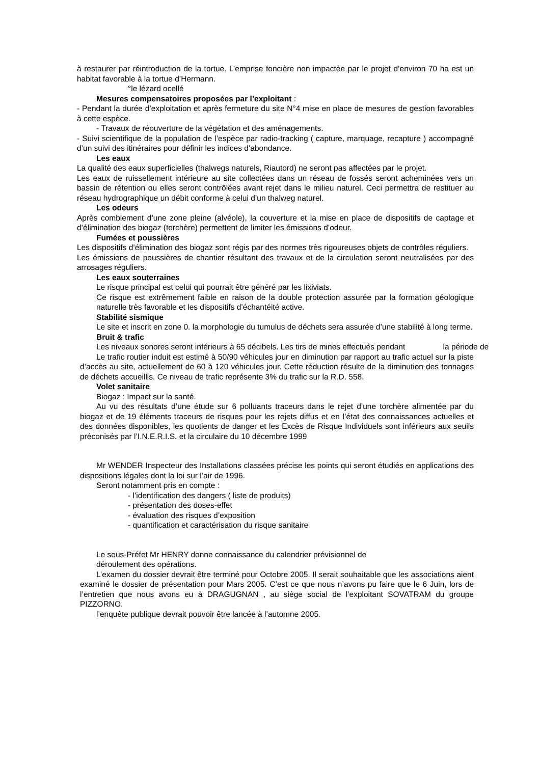à restaurer par réintroduction de la tortue. L’emprise foncière non impactée par le projet d’environ 70 ha est un habitat favorable à la tortue d’Hermann.
°le lézard ocellé
Mesures compensatoires proposées par l’exploitant :
- Pendant la durée d’exploitation et après fermeture du site N°4 mise en place de mesures de gestion favorables à cette espèce.
- Travaux de réouverture de la végétation et des aménagements.
- Suivi scientifique de la population de l’espèce par radio-tracking ( capture, marquage, recapture ) accompagné d’un suivi des itinéraires pour définir les indices d’abondance.
Les eaux
La qualité des eaux superficielles (thalwegs naturels, Riautord) ne seront pas affectées par le projet.
Les eaux de ruissellement intérieure au site collectées dans un réseau de fossés seront acheminées vers un bassin de rétention ou elles seront contrôlées avant rejet dans le milieu naturel. Ceci permettra de restituer au réseau hydrographique un débit conforme à celui d’un thalweg naturel.
Les odeurs
Après comblement d’une zone pleine (alvéole), la couverture et la mise en place de dispositifs de captage et d’élimination des biogaz (torchère) permettent de limiter les émissions d’odeur.
Fumées et poussières
Les dispositifs d’élimination des biogaz sont régis par des normes très rigoureuses objets de contrôles réguliers.
Les émissions de poussières de chantier résultant des travaux et de la circulation seront neutralisées par des arrosages réguliers.
Les eaux souterraines
Le risque principal est celui qui pourrait être généré par les lixiviats.
Ce risque est extrêmement faible en raison de la double protection assurée par la formation géologique naturelle très favorable et les dispositifs d’échantéité active.
Stabilité sismique
Le site et inscrit en zone 0. la morphologie du tumulus de déchets sera assurée d’une stabilité à long terme.
Bruit & trafic
Les niveaux sonores seront inférieurs à 65 décibels. Les tirs de mines effectués pendant la période de
Le trafic routier induit est estimé à 50/90 véhicules jour en diminution par rapport au trafic actuel sur la piste d’accès au site, actuellement de 60 à 120 véhicules jour. Cette réduction résulte de la diminution des tonnages de déchets accueillis. Ce niveau de trafic représente 3% du trafic sur la R.D. 558.
Volet sanitaire
Biogaz : Impact sur la santé.
Au vu des résultats d’une étude sur 6 polluants traceurs dans le rejet d’une torchère alimentée par du biogaz et de 19 éléments traceurs de risques pour les rejets diffus et en l’état des connaissances actuelles et des données disponibles, les quotients de danger et les Excès de Risque Individuels sont inférieurs aux seuils préconisés par l’I.N.E.R.I.S. et la circulaire du 10 décembre 1999
Mr WENDER Inspecteur des Installations classées précise les points qui seront étudiés en applications des dispositions légales dont la loi sur l’air de 1996.
Seront notamment pris en compte :
- l’identification des dangers ( liste de produits)
- présentation des doses-effet
- évaluation des risques d’exposition
- quantification et caractérisation du risque sanitaire
Le sous-Préfet Mr HENRY donne connaissance du calendrier prévisionnel de
déroulement des opérations.
L’examen du dossier devrait être terminé pour Octobre 2005. Il serait souhaitable que les associations aient examiné le dossier de présentation pour Mars 2005. C’est ce que nous n’avons pu faire que le 6 Juin, lors de l’entretien que nous avons eu à DRAGUGNAN , au siège social de l’exploitant SOVATRAM du groupe PIZZORNO.
l’enquête publique devrait pouvoir être lancée à l’automne 2005.